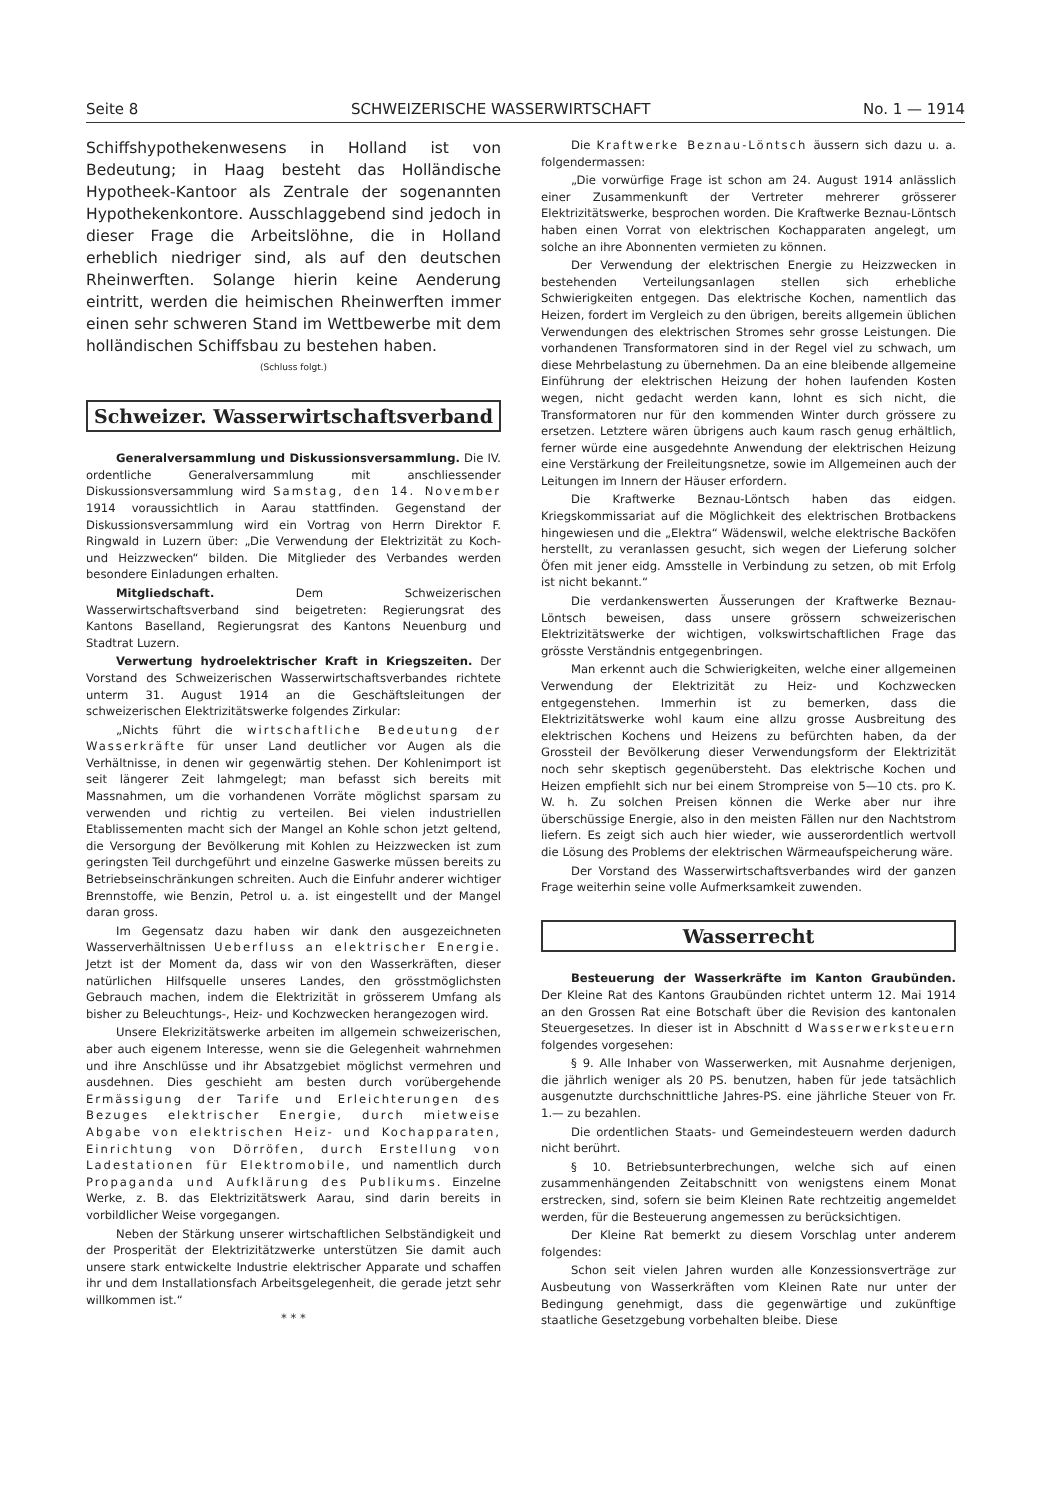Seite 8 SCHWEIZERISCHE WASSERWIRTSCHAFT No. 1 — 1914
Schiffshypothekenwesens in Holland ist von Bedeutung; in Haag besteht das Holländische Hypotheek-Kantoor als Zentrale der sogenannten Hypothekenkontore. Ausschlaggebend sind jedoch in dieser Frage die Arbeitslöhne, die in Holland erheblich niedriger sind, als auf den deutschen Rheinwerften. Solange hierin keine Aenderung eintritt, werden die heimischen Rheinwerften immer einen sehr schweren Stand im Wettbewerbe mit dem holländischen Schiffsbau zu bestehen haben.
(Schluss folgt.)
Schweizer. Wasserwirtschaftsverband
Generalversammlung und Diskussionsversammlung. Die IV. ordentliche Generalversammlung mit anschliessender Diskussionsversammlung wird Samstag, den 14. November 1914 voraussichtlich in Aarau stattfinden. Gegenstand der Diskussionsversammlung wird ein Vortrag von Herrn Direktor F. Ringwald in Luzern über: „Die Verwendung der Elektrizität zu Koch- und Heizzwecken“ bilden. Die Mitglieder des Verbandes werden besondere Einladungen erhalten.
Mitgliedschaft. Dem Schweizerischen Wasserwirtschaftsverband sind beigetreten: Regierungsrat des Kantons Baselland, Regierungsrat des Kantons Neuenburg und Stadtrat Luzern.
Verwertung hydroelektrischer Kraft in Kriegszeiten. Der Vorstand des Schweizerischen Wasserwirtschaftsverbandes richtete unterm 31. August 1914 an die Geschäftsleitungen der schweizerischen Elektrizitätswerke folgendes Zirkular:
„Nichts führt die wirtschaftliche Bedeutung der Wasserkräfte für unser Land deutlicher vor Augen als die Verhältnisse, in denen wir gegenwärtig stehen. Der Kohlenimport ist seit längerer Zeit lahmgelegt; man befasst sich bereits mit Massnahmen, um die vorhandenen Vorräte möglichst sparsam zu verwenden und richtig zu verteilen. Bei vielen industriellen Etablissementen macht sich der Mangel an Kohle schon jetzt geltend, die Versorgung der Bevölkerung mit Kohlen zu Heizzwecken ist zum geringsten Teil durchgeführt und einzelne Gaswerke müssen bereits zu Betriebseinschränkungen schreiten. Auch die Einfuhr anderer wichtiger Brennstoffe, wie Benzin, Petrol u. a. ist eingestellt und der Mangel daran gross.
Im Gegensatz dazu haben wir dank den ausgezeichneten Wasserverhältnissen Ueberfluss an elektrischer Energie. Jetzt ist der Moment da, dass wir von den Wasserkräften, dieser natürlichen Hilfsquelle unseres Landes, den grösstmöglichsten Gebrauch machen, indem die Elektrizität in grösserem Umfang als bisher zu Beleuchtungs-, Heiz- und Kochzwecken herangezogen wird.
Unsere Elekrizitätswerke arbeiten im allgemein schweizerischen, aber auch eigenem Interesse, wenn sie die Gelegenheit wahrnehmen und ihre Anschlüsse und ihr Absatzgebiet möglichst vermehren und ausdehnen. Dies geschieht am besten durch vorübergehende Ermässigung der Tarife und Erleichterungen des Bezuges elektrischer Energie, durch mietweise Abgabe von elektrischen Heiz- und Kochapparaten, Einrichtung von Dörröfen, durch Erstellung von Ladestationen für Elektromobile, und namentlich durch Propaganda und Aufklärung des Publikums. Einzelne Werke, z. B. das Elektrizitätswerk Aarau, sind darin bereits in vorbildlicher Weise vorgegangen.
Neben der Stärkung unserer wirtschaftlichen Selbständigkeit und der Prosperität der Elektrizitätzwerke unterstützen Sie damit auch unsere stark entwickelte Industrie elektrischer Apparate und schaffen ihr und dem Installationsfach Arbeitsgelegenheit, die gerade jetzt sehr willkommen ist.“
* * *
Die Kraftwerke Beznau-Löntsch äussern sich dazu u. a. folgendermassen:
„Die vorwürfige Frage ist schon am 24. August 1914 anlässlich einer Zusammenkunft der Vertreter mehrerer grösserer Elektrizitätswerke, besprochen worden. Die Kraftwerke Beznau-Löntsch haben einen Vorrat von elektrischen Kochapparaten angelegt, um solche an ihre Abonnenten vermieten zu können.
Der Verwendung der elektrischen Energie zu Heizzwecken in bestehenden Verteilungsanlagen stellen sich erhebliche Schwierigkeiten entgegen. Das elektrische Kochen, namentlich das Heizen, fordert im Vergleich zu den übrigen, bereits allgemein üblichen Verwendungen des elektrischen Stromes sehr grosse Leistungen. Die vorhandenen Transformatoren sind in der Regel viel zu schwach, um diese Mehrbelastung zu übernehmen. Da an eine bleibende allgemeine Einführung der elektrischen Heizung der hohen laufenden Kosten wegen, nicht gedacht werden kann, lohnt es sich nicht, die Transformatoren nur für den kommenden Winter durch grössere zu ersetzen. Letztere wären übrigens auch kaum rasch genug erhältlich, ferner würde eine ausgedehnte Anwendung der elektrischen Heizung eine Verstärkung der Freileitungsnetze, sowie im Allgemeinen auch der Leitungen im Innern der Häuser erfordern.
Die Kraftwerke Beznau-Löntsch haben das eidgen. Kriegskommissariat auf die Möglichkeit des elektrischen Brotbackens hingewiesen und die „Elektra“ Wädenswil, welche elektrische Backöfen herstellt, zu veranlassen gesucht, sich wegen der Lieferung solcher Öfen mit jener eidg. Amsstelle in Verbindung zu setzen, ob mit Erfolg ist nicht bekannt.“
Die verdankenswerten Äusserungen der Kraftwerke Beznau-Löntsch beweisen, dass unsere grössern schweizerischen Elektrizitätswerke der wichtigen, volkswirtschaftlichen Frage das grösste Verständnis entgegenbringen.
Man erkennt auch die Schwierigkeiten, welche einer allgemeinen Verwendung der Elektrizität zu Heiz- und Kochzwecken entgegenstehen. Immerhin ist zu bemerken, dass die Elektrizitätswerke wohl kaum eine allzu grosse Ausbreitung des elektrischen Kochens und Heizens zu befürchten haben, da der Grossteil der Bevölkerung dieser Verwendungsform der Elektrizität noch sehr skeptisch gegenübersteht. Das elektrische Kochen und Heizen empfiehlt sich nur bei einem Strompreise von 5—10 cts. pro K. W. h. Zu solchen Preisen können die Werke aber nur ihre überschüssige Energie, also in den meisten Fällen nur den Nachtstrom liefern. Es zeigt sich auch hier wieder, wie ausserordentlich wertvoll die Lösung des Problems der elektrischen Wärmeaufspeicherung wäre.
Der Vorstand des Wasserwirtschaftsverbandes wird der ganzen Frage weiterhin seine volle Aufmerksamkeit zuwenden.
Wasserrecht
Besteuerung der Wasserkräfte im Kanton Graubünden. Der Kleine Rat des Kantons Graubünden richtet unterm 12. Mai 1914 an den Grossen Rat eine Botschaft über die Revision des kantonalen Steuergesetzes. In dieser ist in Abschnitt d Wasserwerksteuern folgendes vorgesehen:
§ 9. Alle Inhaber von Wasserwerken, mit Ausnahme derjenigen, die jährlich weniger als 20 PS. benutzen, haben für jede tatsächlich ausgenutzte durchschnittliche Jahres-PS. eine jährliche Steuer von Fr. 1.— zu bezahlen.
Die ordentlichen Staats- und Gemeindesteuern werden dadurch nicht berührt.
§ 10. Betriebsunterbrechungen, welche sich auf einen zusammenhängenden Zeitabschnitt von wenigstens einem Monat erstrecken, sind, sofern sie beim Kleinen Rate rechtzeitig angemeldet werden, für die Besteuerung angemessen zu berücksichtigen.
Der Kleine Rat bemerkt zu diesem Vorschlag unter anderem folgendes:
Schon seit vielen Jahren wurden alle Konzessionsverträge zur Ausbeutung von Wasserkräften vom Kleinen Rate nur unter der Bedingung genehmigt, dass die gegenwärtige und zukünftige staatliche Gesetzgebung vorbehalten bleibe. Diese